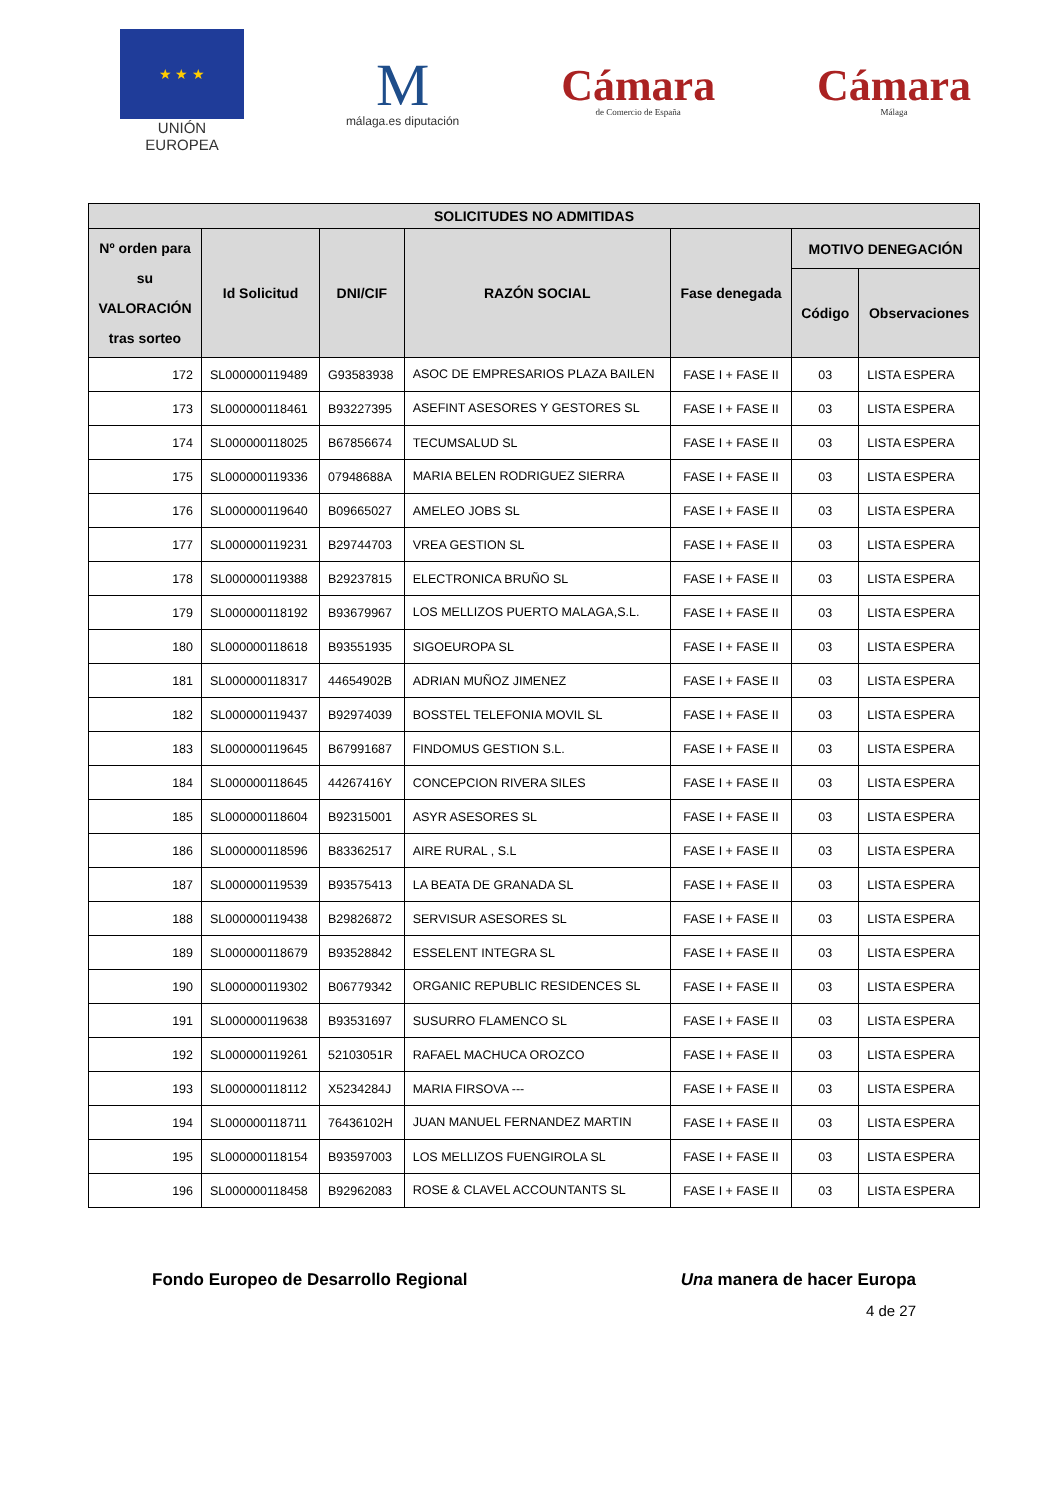★ ★ ★
UNIÓN EUROPEA
M
málaga.es diputación
Cámara
de Comercio de España
Cámara
Málaga
| SOLICITUDES NO ADMITIDAS | | | | | | |
| --- | --- | --- | --- | --- | --- | --- |
| Nº orden para su VALORACIÓN tras sorteo | Id Solicitud | DNI/CIF | RAZÓN SOCIAL | Fase denegada | MOTIVO DENEGACIÓN | |
| | | | | | Código | Observaciones |
| 172 | SL000000119489 | G93583938 | ASOC DE EMPRESARIOS PLAZA BAILEN | FASE I + FASE II | 03 | LISTA ESPERA |
| 173 | SL000000118461 | B93227395 | ASEFINT ASESORES Y GESTORES SL | FASE I + FASE II | 03 | LISTA ESPERA |
| 174 | SL000000118025 | B67856674 | TECUMSALUD SL | FASE I + FASE II | 03 | LISTA ESPERA |
| 175 | SL000000119336 | 07948688A | MARIA BELEN RODRIGUEZ SIERRA | FASE I + FASE II | 03 | LISTA ESPERA |
| 176 | SL000000119640 | B09665027 | AMELEO JOBS SL | FASE I + FASE II | 03 | LISTA ESPERA |
| 177 | SL000000119231 | B29744703 | VREA GESTION SL | FASE I + FASE II | 03 | LISTA ESPERA |
| 178 | SL000000119388 | B29237815 | ELECTRONICA BRUÑO SL | FASE I + FASE II | 03 | LISTA ESPERA |
| 179 | SL000000118192 | B93679967 | LOS MELLIZOS PUERTO MALAGA,S.L. | FASE I + FASE II | 03 | LISTA ESPERA |
| 180 | SL000000118618 | B93551935 | SIGOEUROPA SL | FASE I + FASE II | 03 | LISTA ESPERA |
| 181 | SL000000118317 | 44654902B | ADRIAN MUÑOZ JIMENEZ | FASE I + FASE II | 03 | LISTA ESPERA |
| 182 | SL000000119437 | B92974039 | BOSSTEL TELEFONIA MOVIL SL | FASE I + FASE II | 03 | LISTA ESPERA |
| 183 | SL000000119645 | B67991687 | FINDOMUS GESTION S.L. | FASE I + FASE II | 03 | LISTA ESPERA |
| 184 | SL000000118645 | 44267416Y | CONCEPCION RIVERA SILES | FASE I + FASE II | 03 | LISTA ESPERA |
| 185 | SL000000118604 | B92315001 | ASYR ASESORES SL | FASE I + FASE II | 03 | LISTA ESPERA |
| 186 | SL000000118596 | B83362517 | AIRE RURAL , S.L | FASE I + FASE II | 03 | LISTA ESPERA |
| 187 | SL000000119539 | B93575413 | LA BEATA DE GRANADA SL | FASE I + FASE II | 03 | LISTA ESPERA |
| 188 | SL000000119438 | B29826872 | SERVISUR ASESORES SL | FASE I + FASE II | 03 | LISTA ESPERA |
| 189 | SL000000118679 | B93528842 | ESSELENT INTEGRA SL | FASE I + FASE II | 03 | LISTA ESPERA |
| 190 | SL000000119302 | B06779342 | ORGANIC REPUBLIC RESIDENCES SL | FASE I + FASE II | 03 | LISTA ESPERA |
| 191 | SL000000119638 | B93531697 | SUSURRO FLAMENCO SL | FASE I + FASE II | 03 | LISTA ESPERA |
| 192 | SL000000119261 | 52103051R | RAFAEL MACHUCA OROZCO | FASE I + FASE II | 03 | LISTA ESPERA |
| 193 | SL000000118112 | X5234284J | MARIA FIRSOVA --- | FASE I + FASE II | 03 | LISTA ESPERA |
| 194 | SL000000118711 | 76436102H | JUAN MANUEL FERNANDEZ MARTIN | FASE I + FASE II | 03 | LISTA ESPERA |
| 195 | SL000000118154 | B93597003 | LOS MELLIZOS FUENGIROLA SL | FASE I + FASE II | 03 | LISTA ESPERA |
| 196 | SL000000118458 | B92962083 | ROSE & CLAVEL ACCOUNTANTS SL | FASE I + FASE II | 03 | LISTA ESPERA |
Fondo Europeo de Desarrollo Regional Una manera de hacer Europa
4 de 27